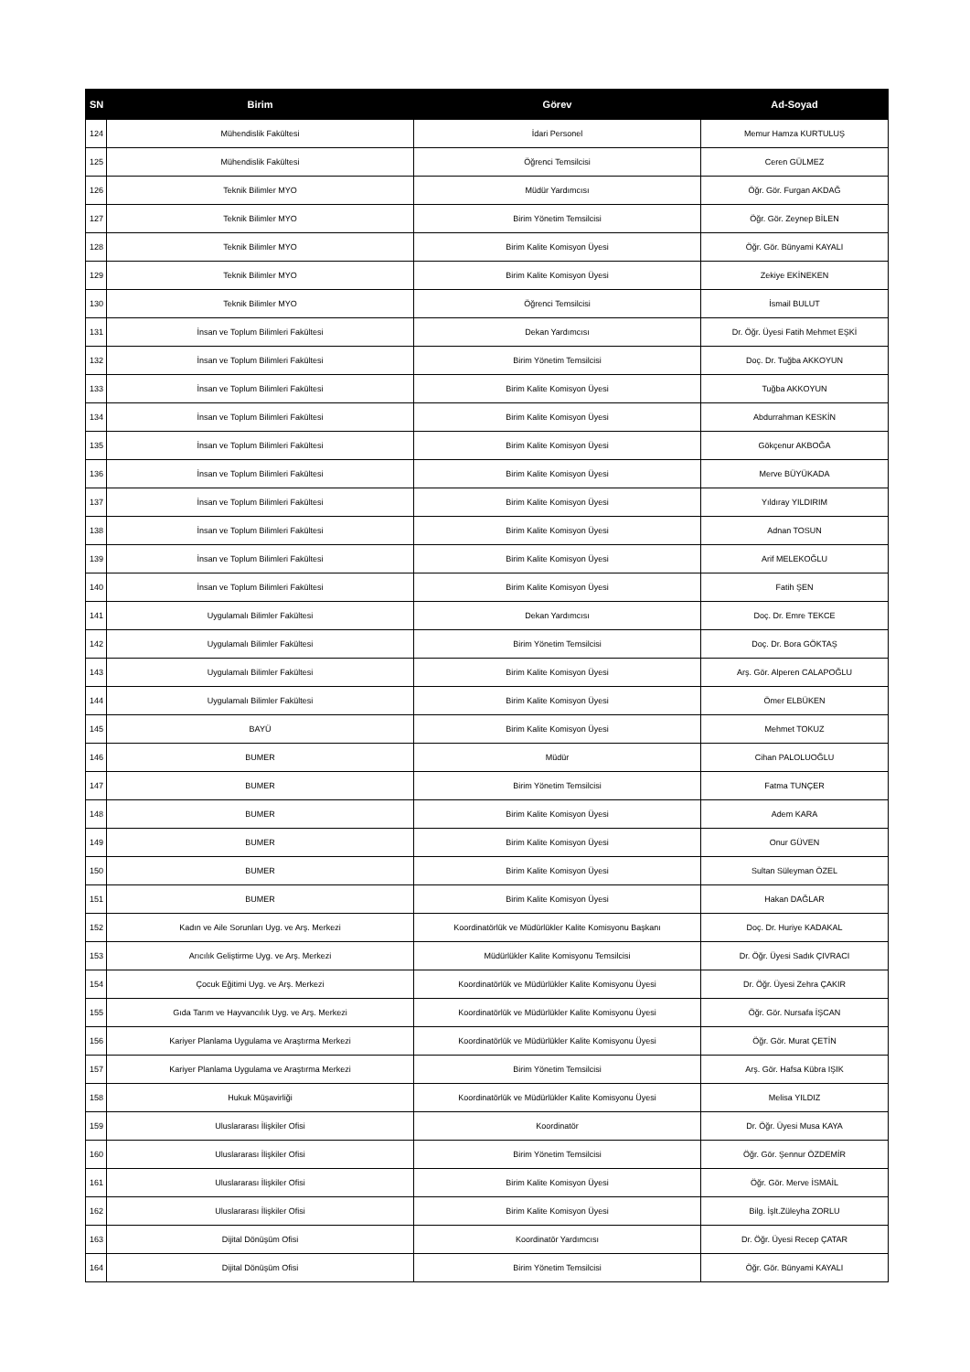| SN | Birim | Görev | Ad-Soyad |
| --- | --- | --- | --- |
| 124 | Mühendislik Fakültesi | İdari Personel | Memur Hamza KURTULUŞ |
| 125 | Mühendislik Fakültesi | Öğrenci Temsilcisi | Ceren GÜLMEZ |
| 126 | Teknik Bilimler MYO | Müdür Yardımcısı | Öğr. Gör. Furgan AKDAĞ |
| 127 | Teknik Bilimler MYO | Birim Yönetim Temsilcisi | Öğr. Gör. Zeynep BİLEN |
| 128 | Teknik Bilimler MYO | Birim Kalite Komisyon Üyesi | Öğr. Gör. Bünyami KAYALI |
| 129 | Teknik Bilimler MYO | Birim Kalite Komisyon Üyesi | Zekiye EKİNEKEN |
| 130 | Teknik Bilimler MYO | Öğrenci Temsilcisi | İsmail BULUT |
| 131 | İnsan ve Toplum Bilimleri Fakültesi | Dekan Yardımcısı | Dr. Öğr. Üyesi Fatih Mehmet EŞKİ |
| 132 | İnsan ve Toplum Bilimleri Fakültesi | Birim Yönetim Temsilcisi | Doç. Dr. Tuğba AKKOYUN |
| 133 | İnsan ve Toplum Bilimleri Fakültesi | Birim Kalite Komisyon Üyesi | Tuğba AKKOYUN |
| 134 | İnsan ve Toplum Bilimleri Fakültesi | Birim Kalite Komisyon Üyesi | Abdurrahman KESKİN |
| 135 | İnsan ve Toplum Bilimleri Fakültesi | Birim Kalite Komisyon Üyesi | Gökçenur AKBOĞA |
| 136 | İnsan ve Toplum Bilimleri Fakültesi | Birim Kalite Komisyon Üyesi | Merve BÜYÜKADA |
| 137 | İnsan ve Toplum Bilimleri Fakültesi | Birim Kalite Komisyon Üyesi | Yıldıray YILDIRIM |
| 138 | İnsan ve Toplum Bilimleri Fakültesi | Birim Kalite Komisyon Üyesi | Adnan TOSUN |
| 139 | İnsan ve Toplum Bilimleri Fakültesi | Birim Kalite Komisyon Üyesi | Arif MELEKOĞLU |
| 140 | İnsan ve Toplum Bilimleri Fakültesi | Birim Kalite Komisyon Üyesi | Fatih ŞEN |
| 141 | Uygulamalı Bilimler Fakültesi | Dekan Yardımcısı | Doç. Dr. Emre TEKCE |
| 142 | Uygulamalı Bilimler Fakültesi | Birim Yönetim Temsilcisi | Doç. Dr. Bora GÖKTAŞ |
| 143 | Uygulamalı Bilimler Fakültesi | Birim Kalite Komisyon Üyesi | Arş. Gör. Alperen CALAPOĞLU |
| 144 | Uygulamalı Bilimler Fakültesi | Birim Kalite Komisyon Üyesi | Ömer ELBÜKEN |
| 145 | BAYÜ | Birim Kalite Komisyon Üyesi | Mehmet TOKUZ |
| 146 | BUMER | Müdür | Cihan PALOLUOĞLU |
| 147 | BUMER | Birim Yönetim Temsilcisi | Fatma TUNÇER |
| 148 | BUMER | Birim Kalite Komisyon Üyesi | Adem KARA |
| 149 | BUMER | Birim Kalite Komisyon Üyesi | Onur GÜVEN |
| 150 | BUMER | Birim Kalite Komisyon Üyesi | Sultan Süleyman ÖZEL |
| 151 | BUMER | Birim Kalite Komisyon Üyesi | Hakan DAĞLAR |
| 152 | Kadın ve Aile Sorunları Uyg. ve Arş. Merkezi | Koordinatörlük ve Müdürlükler Kalite Komisyonu Başkanı | Doç. Dr. Huriye KADAKAL |
| 153 | Arıcılık Geliştirme Uyg. ve Arş. Merkezi | Müdürlükler Kalite Komisyonu Temsilcisi | Dr. Öğr. Üyesi Sadık ÇIVRACI |
| 154 | Çocuk Eğitimi Uyg. ve Arş. Merkezi | Koordinatörlük ve Müdürlükler Kalite Komisyonu Üyesi | Dr. Öğr. Üyesi Zehra ÇAKIR |
| 155 | Gıda Tarım ve Hayvancılık Uyg. ve Arş. Merkezi | Koordinatörlük ve Müdürlükler Kalite Komisyonu Üyesi | Öğr. Gör. Nursafa İŞCAN |
| 156 | Kariyer Planlama Uygulama ve Araştırma Merkezi | Koordinatörlük ve Müdürlükler Kalite Komisyonu Üyesi | Öğr. Gör. Murat ÇETİN |
| 157 | Kariyer Planlama Uygulama ve Araştırma Merkezi | Birim Yönetim Temsilcisi | Arş. Gör. Hafsa Kübra IŞIK |
| 158 | Hukuk Müşavirliği | Koordinatörlük ve Müdürlükler Kalite Komisyonu Üyesi | Melisa YILDIZ |
| 159 | Uluslararası İlişkiler Ofisi | Koordinatör | Dr. Öğr. Üyesi Musa KAYA |
| 160 | Uluslararası İlişkiler Ofisi | Birim Yönetim Temsilcisi | Öğr. Gör. Şennur ÖZDEMİR |
| 161 | Uluslararası İlişkiler Ofisi | Birim Kalite Komisyon Üyesi | Öğr. Gör. Merve İSMAİL |
| 162 | Uluslararası İlişkiler Ofisi | Birim Kalite Komisyon Üyesi | Bilg. İşlt.Züleyha ZORLU |
| 163 | Dijital Dönüşüm Ofisi | Koordinatör Yardımcısı | Dr. Öğr. Üyesi Recep ÇATAR |
| 164 | Dijital Dönüşüm Ofisi | Birim Yönetim Temsilcisi | Öğr. Gör. Bünyami KAYALI |